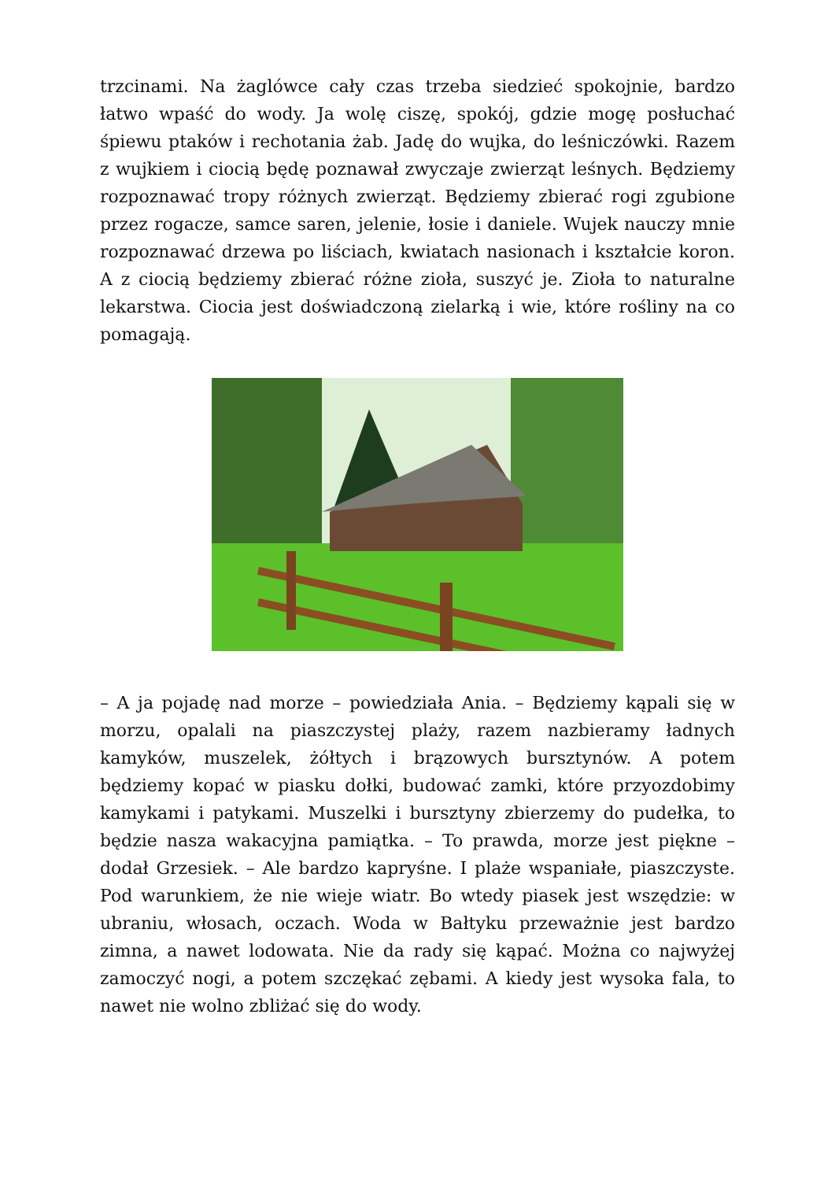trzcinami. Na żaglówce cały czas trzeba siedzieć spokojnie, bardzo łatwo wpaść do wody. Ja wolę ciszę, spokój, gdzie mogę posłuchać śpiewu ptaków i rechotania żab. Jadę do wujka, do leśniczówki. Razem z wujkiem i ciocią będę poznawał zwyczaje zwierząt leśnych. Będziemy rozpoznawać tropy różnych zwierząt. Będziemy zbierać rogi zgubione przez rogacze, samce saren, jelenie, łosie i daniele. Wujek nauczy mnie rozpoznawać drzewa po liściach, kwiatach nasionach i kształcie koron. A z ciocią będziemy zbierać różne zioła, suszyć je. Zioła to naturalne lekarstwa. Ciocia jest doświadczoną zielarką i wie, które rośliny na co pomagają.
– A ja pojadę nad morze – powiedziała Ania. – Będziemy kąpali się w morzu, opalali na piaszczystej plaży, razem nazbieramy ładnych kamyków, muszelek, żółtych i brązowych bursztynów. A potem będziemy kopać w piasku dołki, budować zamki, które przyozdobimy kamykami i patykami. Muszelki i bursztyny zbierzemy do pudełka, to będzie nasza wakacyjna pamiątka. – To prawda, morze jest piękne – dodał Grzesiek. – Ale bardzo kapryśne. I plaże wspaniałe, piaszczyste. Pod warunkiem, że nie wieje wiatr. Bo wtedy piasek jest wszędzie: w ubraniu, włosach, oczach. Woda w Bałtyku przeważnie jest bardzo zimna, a nawet lodowata. Nie da rady się kąpać. Można co najwyżej zamoczyć nogi, a potem szczękać zębami. A kiedy jest wysoka fala, to nawet nie wolno zbliżać się do wody.